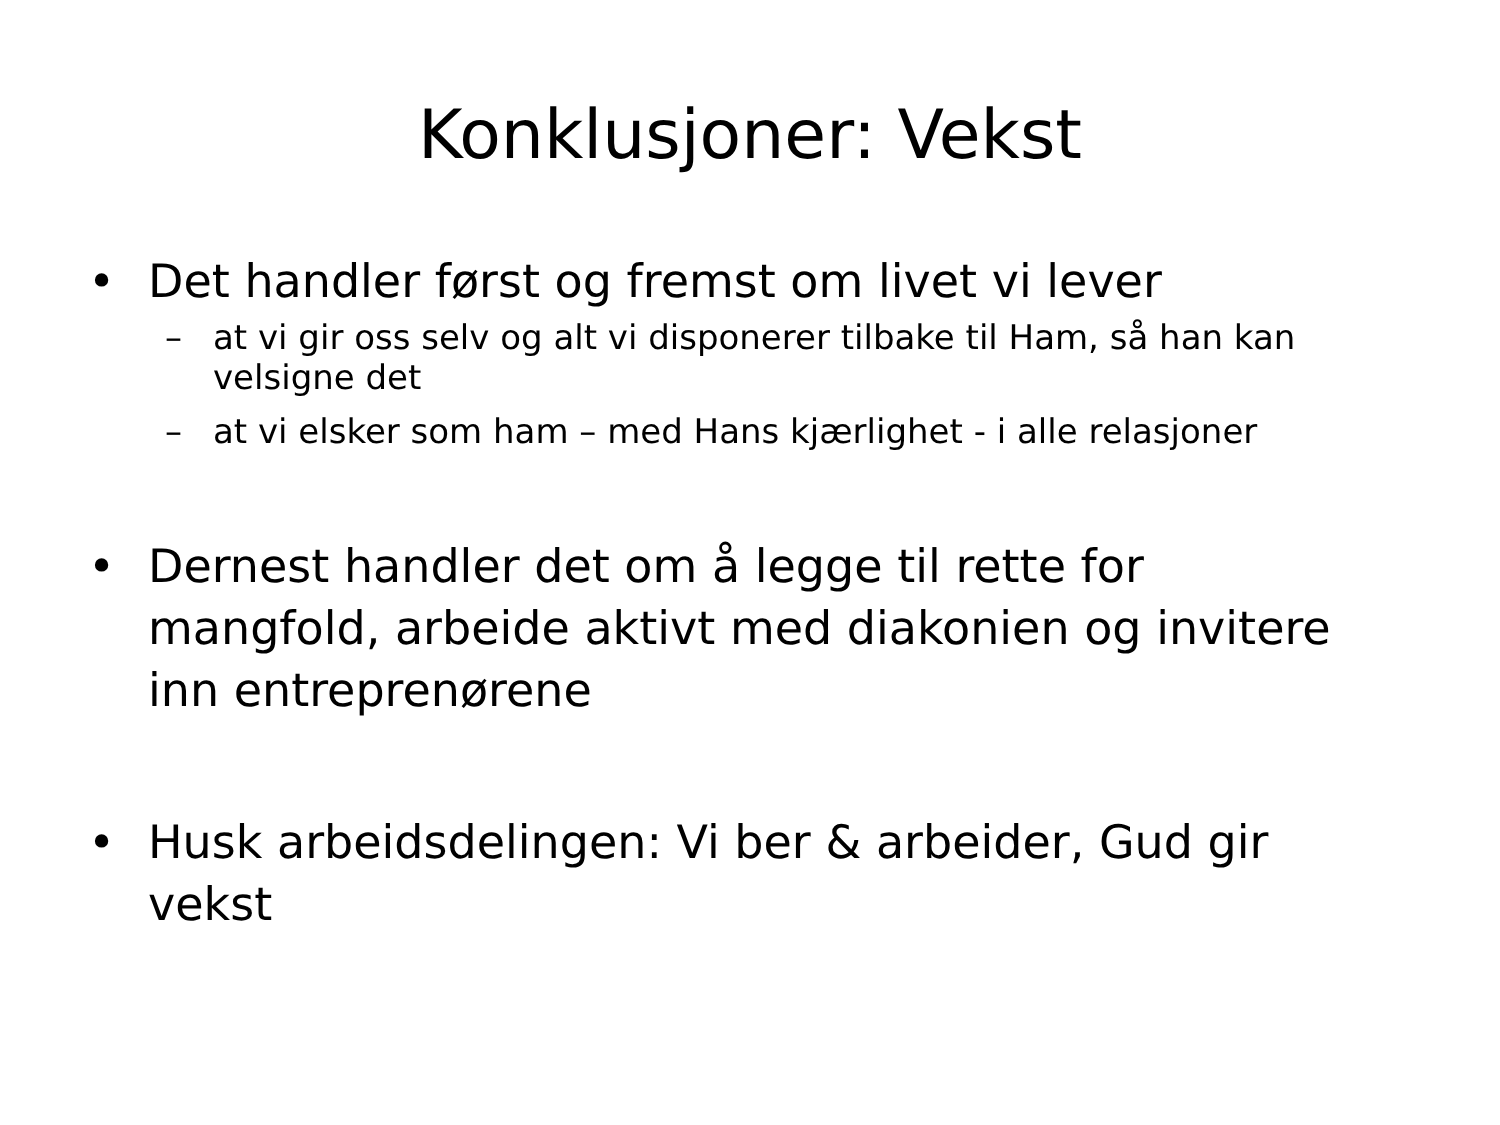Konklusjoner: Vekst
• Det handler først og fremst om livet vi lever
– at vi gir oss selv og alt vi disponerer tilbake til Ham, så han kan velsigne det
– at vi elsker som ham – med Hans kjærlighet - i alle relasjoner
• Dernest handler det om å legge til rette for mangfold, arbeide aktivt med diakonien og invitere inn entreprenørene
• Husk arbeidsdelingen: Vi ber & arbeider, Gud gir vekst